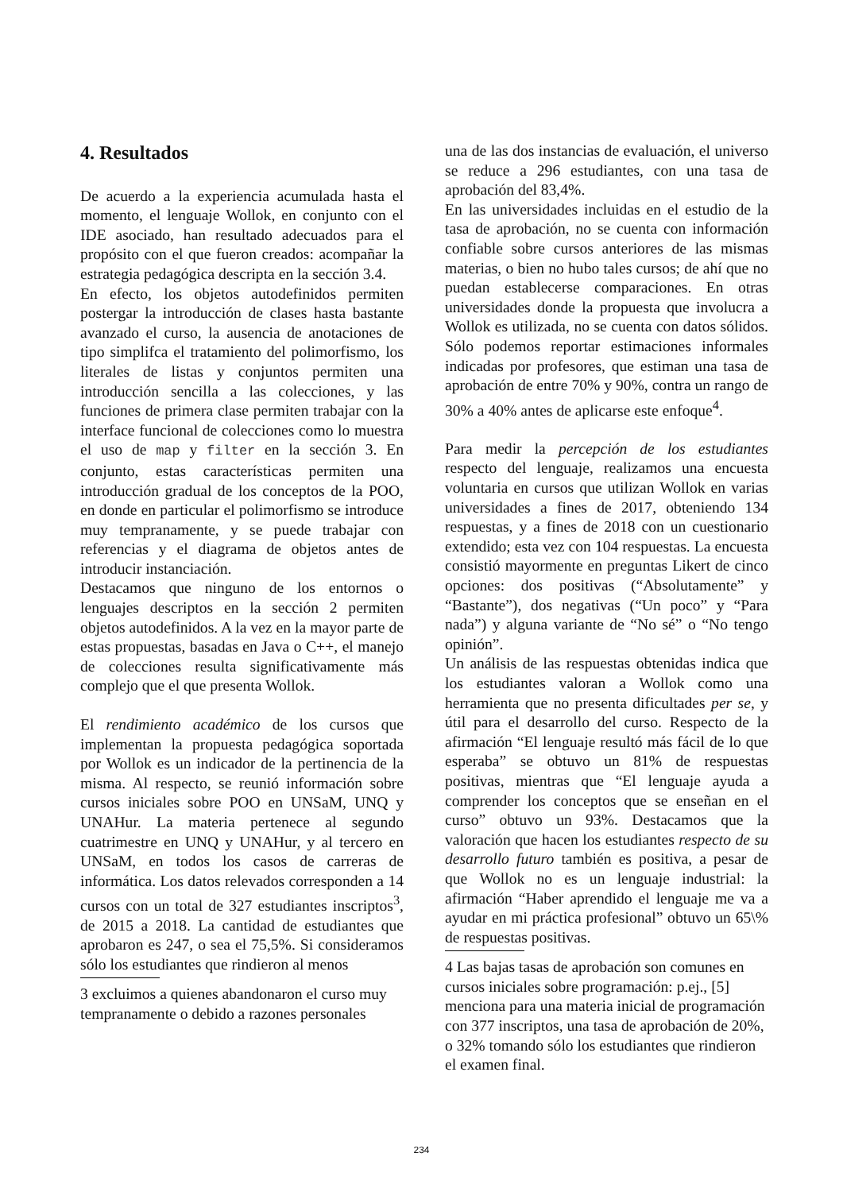4. Resultados
De acuerdo a la experiencia acumulada hasta el momento, el lenguaje Wollok, en conjunto con el IDE asociado, han resultado adecuados para el propósito con el que fueron creados: acompañar la estrategia pedagógica descripta en la sección 3.4.
En efecto, los objetos autodefinidos permiten postergar la introducción de clases hasta bastante avanzado el curso, la ausencia de anotaciones de tipo simplifca el tratamiento del polimorfismo, los literales de listas y conjuntos permiten una introducción sencilla a las colecciones, y las funciones de primera clase permiten trabajar con la interface funcional de colecciones como lo muestra el uso de map y filter en la sección 3. En conjunto, estas características permiten una introducción gradual de los conceptos de la POO, en donde en particular el polimorfismo se introduce muy tempranamente, y se puede trabajar con referencias y el diagrama de objetos antes de introducir instanciación.
Destacamos que ninguno de los entornos o lenguajes descriptos en la sección 2 permiten objetos autodefinidos. A la vez en la mayor parte de estas propuestas, basadas en Java o C++, el manejo de colecciones resulta significativamente más complejo que el que presenta Wollok.
El rendimiento académico de los cursos que implementan la propuesta pedagógica soportada por Wollok es un indicador de la pertinencia de la misma. Al respecto, se reunió información sobre cursos iniciales sobre POO en UNSaM, UNQ y UNAHur. La materia pertenece al segundo cuatrimestre en UNQ y UNAHur, y al tercero en UNSaM, en todos los casos de carreras de informática. Los datos relevados corresponden a 14 cursos con un total de 327 estudiantes inscriptos<sup>3</sup>, de 2015 a 2018. La cantidad de estudiantes que aprobaron es 247, o sea el 75,5%. Si consideramos sólo los estudiantes que rindieron al menos
3 excluimos a quienes abandonaron el curso muy tempranamente o debido a razones personales
una de las dos instancias de evaluación, el universo se reduce a 296 estudiantes, con una tasa de aprobación del 83,4%.
En las universidades incluidas en el estudio de la tasa de aprobación, no se cuenta con información confiable sobre cursos anteriores de las mismas materias, o bien no hubo tales cursos; de ahí que no puedan establecerse comparaciones. En otras universidades donde la propuesta que involucra a Wollok es utilizada, no se cuenta con datos sólidos. Sólo podemos reportar estimaciones informales indicadas por profesores, que estiman una tasa de aprobación de entre 70% y 90%, contra un rango de 30% a 40% antes de aplicarse este enfoque<sup>4</sup>.
Para medir la percepción de los estudiantes respecto del lenguaje, realizamos una encuesta voluntaria en cursos que utilizan Wollok en varias universidades a fines de 2017, obteniendo 134 respuestas, y a fines de 2018 con un cuestionario extendido; esta vez con 104 respuestas. La encuesta consistió mayormente en preguntas Likert de cinco opciones: dos positivas (“Absolutamente” y “Bastante”), dos negativas (“Un poco” y “Para nada”) y alguna variante de “No sé” o “No tengo opinión”.
Un análisis de las respuestas obtenidas indica que los estudiantes valoran a Wollok como una herramienta que no presenta dificultades per se, y útil para el desarrollo del curso. Respecto de la afirmación “El lenguaje resultó más fácil de lo que esperaba” se obtuvo un 81% de respuestas positivas, mientras que “El lenguaje ayuda a comprender los conceptos que se enseñan en el curso” obtuvo un 93%. Destacamos que la valoración que hacen los estudiantes respecto de su desarrollo futuro también es positiva, a pesar de que Wollok no es un lenguaje industrial: la afirmación “Haber aprendido el lenguaje me va a ayudar en mi práctica profesional” obtuvo un 65\% de respuestas positivas.
4 Las bajas tasas de aprobación son comunes en cursos iniciales sobre programación: p.ej., [5] menciona para una materia inicial de programación con 377 inscriptos, una tasa de aprobación de 20%, o 32% tomando sólo los estudiantes que rindieron el examen final.
234